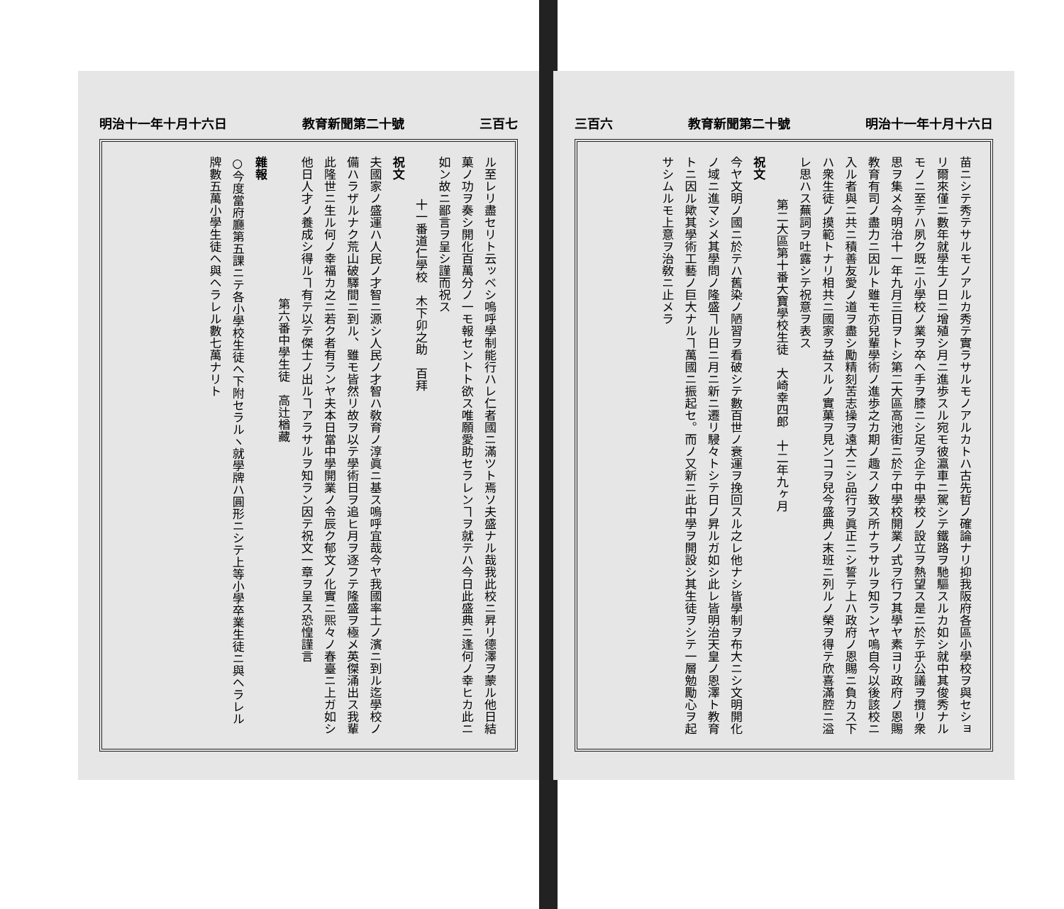三百六 教育新聞第二十號 明治十一年十月十六日
苗ニシテ秀テサルモノアルカ秀テ實ラサルモノアルカトハ古先哲ノ確論ナリ抑我阪府各區小學校ヲ與セショリ爾來僅ニ數年就學生ノ日ニ增殖シ月ニ進歩スル宛モ彼瀛車ニ駕シテ鐵路ヲ馳驅スルカ如シ就中其俊秀ナルモノニ至テハ夙ク既ニ小學校ノ業ヲ卒ヘ手ヲ膝ニシ足ヲ企テ中學校ノ設立ヲ熱望ス是ニ於テ乎公議ヲ攬リ衆思ヲ集メ今明治十一年九月三日ヲトシ第二大區高池街ニ於テ中學校開業ノ式ヲ行フ其學ヤ素ヨリ政府ノ恩賜教育有司ノ盡力ニ因ルト雖モ亦兒輩學術ノ進歩之カ期ノ趣スノ致ス所ナラサルヲ知ランヤ嗚自今以後該校ニ入ル者與ニ共ニ積善友愛ノ道ヲ盡シ勵精刻苦志操ヲ遠大ニシ品行ヲ眞正ニシ誓テ上ハ政府ノ恩賜ニ負カス下ハ衆生徒ノ摸範トナリ相共ニ國家ヲ益スルノ實菓ヲ見ンコヲ兒今盛典ノ末班ニ列ルノ榮ヲ得テ欣喜滿腔ニ溢レ思ハス蕪詞ヲ吐露シテ祝意ヲ表ス
第二大區第十番大寶學校生徒　大崎幸四郎　十二年九ヶ月
祝文
今ヤ文明ノ國ニ於テハ舊染ノ陋習ヲ看破シテ數百世ノ衰運ヲ挽回スル之レ他ナシ皆學制ヲ布大ニシ文明開化ノ域ニ進マシメ其學問ノ隆盛ヿル日ニ月ニ新ニ遷リ駸々トシテ日ノ昇ルガ如シ此レ皆明治天皇ノ恩澤ト教育トニ因ル歟其學術工藝ノ巨大ナルヿ萬國ニ振起セ。而ノ又新ニ此中學ヲ開設シ其生徒ヲシテ一層勉勵心ヲ起サシムルモ上意ヲ治敎ニ止メラ
明治十一年十月十六日 教育新聞第二十號 三百七
ル至レリ盡セリト云ッベシ嗚呼學制能行ハレ仁者國ニ滿ツト焉ソ夫盛ナル哉我此校ニ昇リ德澤ヲ蒙ル他日結菓ノ功ヲ奏シ開化百萬分ノ一モ報セントト欲ス唯願愛助セラレンヿヲ就テハ今日此盛典ニ逢何ノ幸ヒカ此ニ如ン故ニ鄙言ヲ呈シ謹而祝ス
十一番道仁學校　木下卯之助　百拜
祝文
夫國家ノ盛運ハ人民ノ才智ニ源シ人民ノ才智ハ敎育ノ淳眞ニ基ス嗚呼宜哉今ヤ我國率土ノ濱ニ到ル迄學校ノ備ハラザルナク荒山破驛間ニ到ル、雖モ皆然リ故ヲ以テ學術日ヲ追ヒ月ヲ逐フテ隆盛ヲ極メ英傑涌出ス我輩此隆世ニ生ル何ノ幸福カ之ニ若ク者有ランヤ夫本日當中學開業ノ令辰ク郁文ノ化實ニ煕々ノ春臺ニ上ガ如シ他日人才ノ養成シ得ルヿ有テ以テ傑士ノ出ルヿアラサルヲ知ラン因テ祝文一章ヲ呈ス恐惶謹言
第六番中學生徒　高辻楢藏
雜報
○今度當府廳第五課ニテ各小學校生徒ヘ下附セラルヽ就學牌ハ圓形ニシテ上等小學卒業生徒ニ與ヘラレル牌數五萬小學生徒ヘ與ヘラレル數七萬ナリト